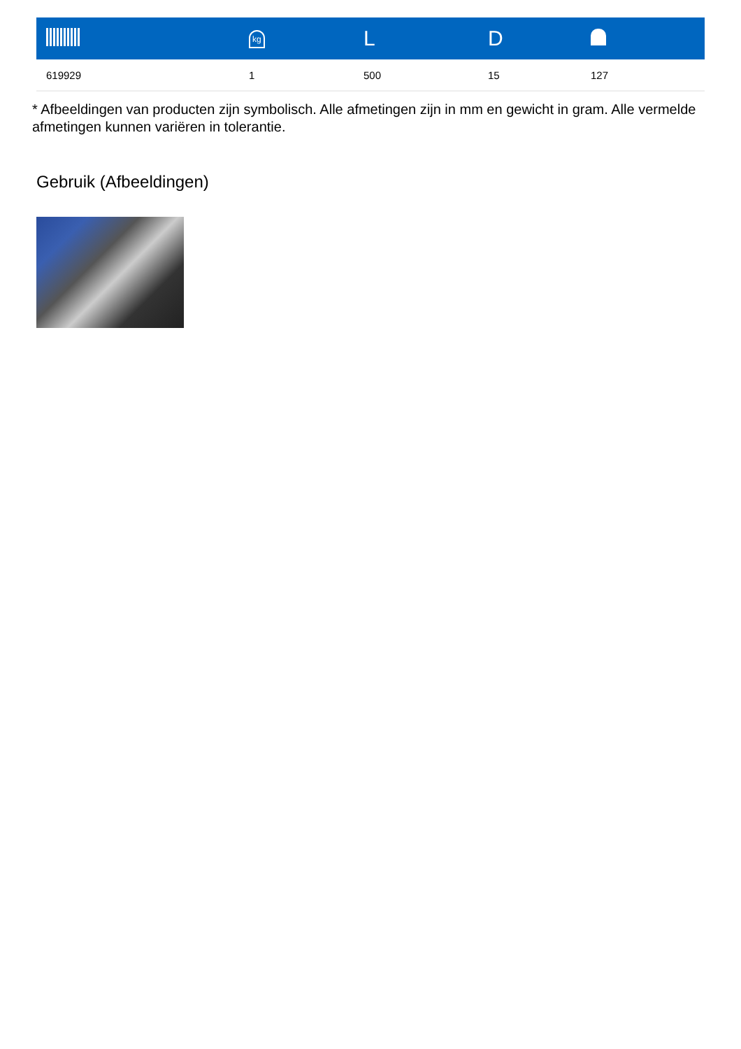| | kg | L | D | |
| --- | --- | --- | --- | --- |
| 619929 | 1 | 500 | 15 | 127 |
* Afbeeldingen van producten zijn symbolisch. Alle afmetingen zijn in mm en gewicht in gram. Alle vermelde afmetingen kunnen variëren in tolerantie.
Gebruik (Afbeeldingen)